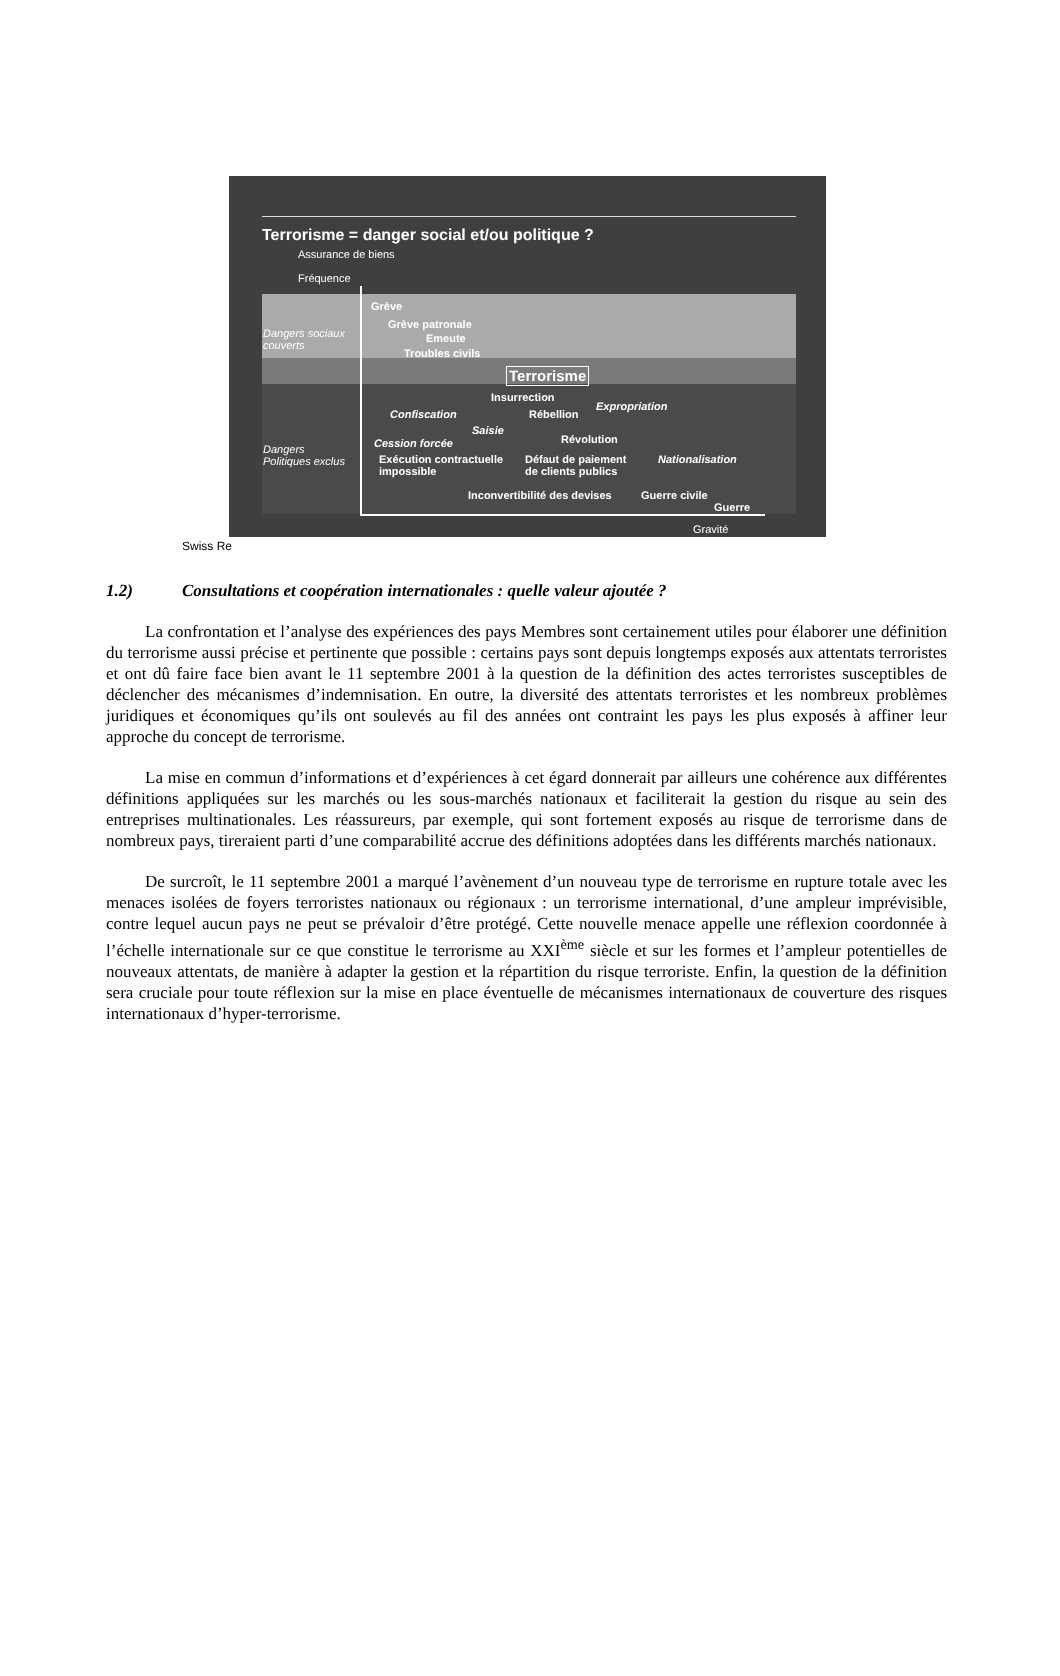Terrorisme = danger social et/ou politique ?
Assurance de biens
Fréquence
Dangers sociaux
couverts
Dangers
Politiques exclus
Grève
Grève patronale
Emeute
Troubles civils
Terrorisme
Insurrection
Expropriation
Confiscation Rébellion
Saisie
Révolution
Cession forcée
Exécution contractuelle
impossible
Défaut de paiement
de clients publics
Nationalisation
Inconvertibilité des devises Guerre civile
Guerre
Gravité
Swiss Re
1.2) Consultations et coopération internationales : quelle valeur ajoutée ?
La confrontation et l’analyse des expériences des pays Membres sont certainement utiles pour élaborer une définition du terrorisme aussi précise et pertinente que possible : certains pays sont depuis longtemps exposés aux attentats terroristes et ont dû faire face bien avant le 11 septembre 2001 à la question de la définition des actes terroristes susceptibles de déclencher des mécanismes d’indemnisation. En outre, la diversité des attentats terroristes et les nombreux problèmes juridiques et économiques qu’ils ont soulevés au fil des années ont contraint les pays les plus exposés à affiner leur approche du concept de terrorisme.
La mise en commun d’informations et d’expériences à cet égard donnerait par ailleurs une cohérence aux différentes définitions appliquées sur les marchés ou les sous-marchés nationaux et faciliterait la gestion du risque au sein des entreprises multinationales. Les réassureurs, par exemple, qui sont fortement exposés au risque de terrorisme dans de nombreux pays, tireraient parti d’une comparabilité accrue des définitions adoptées dans les différents marchés nationaux.
De surcroît, le 11 septembre 2001 a marqué l’avènement d’un nouveau type de terrorisme en rupture totale avec les menaces isolées de foyers terroristes nationaux ou régionaux : un terrorisme international, d’une ampleur imprévisible, contre lequel aucun pays ne peut se prévaloir d’être protégé. Cette nouvelle menace appelle une réflexion coordonnée à l’échelle internationale sur ce que constitue le terrorisme au XXI<sup>ème</sup> siècle et sur les formes et l’ampleur potentielles de nouveaux attentats, de manière à adapter la gestion et la répartition du risque terroriste. Enfin, la question de la définition sera cruciale pour toute réflexion sur la mise en place éventuelle de mécanismes internationaux de couverture des risques internationaux d’hyper-terrorisme.